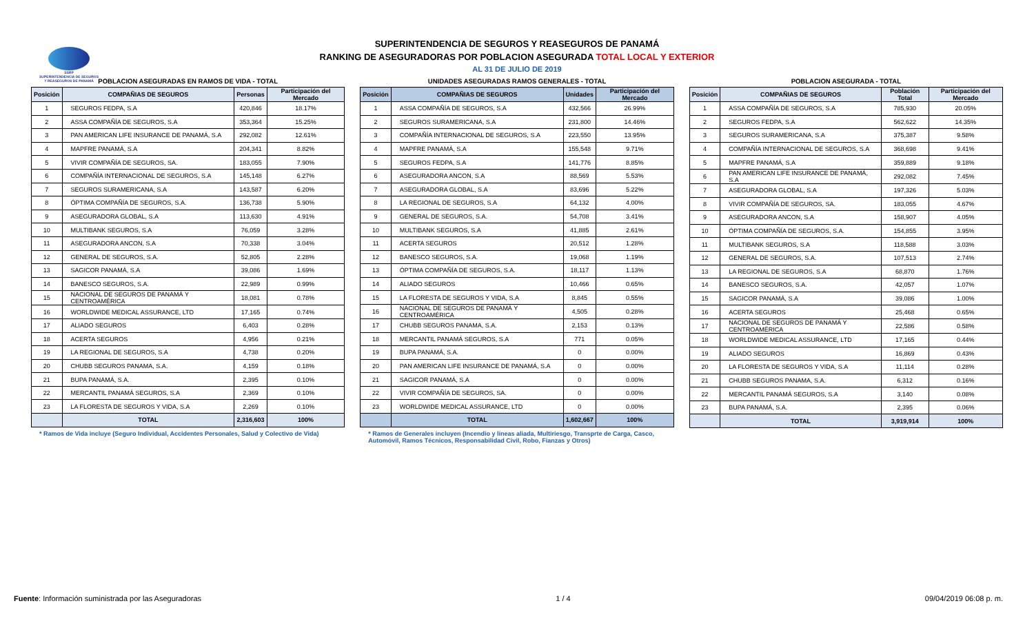SSRP
SUPERINTENDENCIA DE SEGUROS Y REASEGUROS DE PANAMÁ
SUPERINTENDENCIA DE SEGUROS Y REASEGUROS DE PANAMÁ
RANKING DE ASEGURADORAS POR POBLACION ASEGURADA TOTAL LOCAL Y EXTERIOR
AL 31 DE JULIO DE 2019
POBLACION ASEGURADAS EN RAMOS DE VIDA - TOTAL
| Posición | COMPAÑIAS DE SEGUROS | Personas | Participación del Mercado |
| --- | --- | --- | --- |
| 1 | SEGUROS FEDPA, S.A | 420,846 | 18.17% |
| 2 | ASSA COMPAÑÍA DE SEGUROS, S.A | 353,364 | 15.25% |
| 3 | PAN AMERICAN LIFE INSURANCE DE PANAMÁ, S.A | 292,082 | 12.61% |
| 4 | MAPFRE PANAMÁ, S.A | 204,341 | 8.82% |
| 5 | VIVIR COMPAÑÍA DE SEGUROS, SA. | 183,055 | 7.90% |
| 6 | COMPAÑÍA INTERNACIONAL DE SEGUROS, S.A | 145,148 | 6.27% |
| 7 | SEGUROS SURAMERICANA, S.A | 143,587 | 6.20% |
| 8 | ÓPTIMA COMPAÑÍA DE SEGUROS, S.A. | 136,738 | 5.90% |
| 9 | ASEGURADORA GLOBAL, S.A | 113,630 | 4.91% |
| 10 | MULTIBANK SEGUROS, S.A | 76,059 | 3.28% |
| 11 | ASEGURADORA ANCON, S.A | 70,338 | 3.04% |
| 12 | GENERAL DE SEGUROS, S.A. | 52,805 | 2.28% |
| 13 | SAGICOR PANAMÁ, S.A | 39,086 | 1.69% |
| 14 | BANESCO SEGUROS, S.A. | 22,989 | 0.99% |
| 15 | NACIONAL DE SEGUROS DE PANAMÁ Y CENTROAMÉRICA | 18,081 | 0.78% |
| 16 | WORLDWIDE MEDICAL ASSURANCE, LTD | 17,165 | 0.74% |
| 17 | ALIADO SEGUROS | 6,403 | 0.28% |
| 18 | ACERTA SEGUROS | 4,956 | 0.21% |
| 19 | LA REGIONAL DE SEGUROS, S.A | 4,738 | 0.20% |
| 20 | CHUBB SEGUROS PANAMA, S.A. | 4,159 | 0.18% |
| 21 | BUPA PANAMÁ, S.A. | 2,395 | 0.10% |
| 22 | MERCANTIL PANAMÁ SEGUROS, S.A | 2,369 | 0.10% |
| 23 | LA FLORESTA DE SEGUROS Y VIDA, S.A | 2,269 | 0.10% |
| | TOTAL | 2,316,603 | 100% |
* Ramos de Vida incluye (Seguro Individual, Accidentes Personales, Salud y Colectivo de Vida)
UNIDADES ASEGURADAS RAMOS GENERALES - TOTAL
| Posición | COMPAÑIAS DE SEGUROS | Unidades | Participación del Mercado |
| --- | --- | --- | --- |
| 1 | ASSA COMPAÑÍA DE SEGUROS, S.A | 432,566 | 26.99% |
| 2 | SEGUROS SURAMERICANA, S.A | 231,800 | 14.46% |
| 3 | COMPAÑÍA INTERNACIONAL DE SEGUROS, S.A | 223,550 | 13.95% |
| 4 | MAPFRE PANAMÁ, S.A | 155,548 | 9.71% |
| 5 | SEGUROS FEDPA, S.A | 141,776 | 8.85% |
| 6 | ASEGURADORA ANCON, S.A | 88,569 | 5.53% |
| 7 | ASEGURADORA GLOBAL, S.A | 83,696 | 5.22% |
| 8 | LA REGIONAL DE SEGUROS, S.A | 64,132 | 4.00% |
| 9 | GENERAL DE SEGUROS, S.A. | 54,708 | 3.41% |
| 10 | MULTIBANK SEGUROS, S.A | 41,885 | 2.61% |
| 11 | ACERTA SEGUROS | 20,512 | 1.28% |
| 12 | BANESCO SEGUROS, S.A. | 19,068 | 1.19% |
| 13 | ÓPTIMA COMPAÑÍA DE SEGUROS, S.A. | 18,117 | 1.13% |
| 14 | ALIADO SEGUROS | 10,466 | 0.65% |
| 15 | LA FLORESTA DE SEGUROS Y VIDA, S.A | 8,845 | 0.55% |
| 16 | NACIONAL DE SEGUROS DE PANAMÁ Y CENTROAMÉRICA | 4,505 | 0.28% |
| 17 | CHUBB SEGUROS PANAMA, S.A. | 2,153 | 0.13% |
| 18 | MERCANTIL PANAMÁ SEGUROS, S.A | 771 | 0.05% |
| 19 | BUPA PANAMÁ, S.A. | 0 | 0.00% |
| 20 | PAN AMERICAN LIFE INSURANCE DE PANAMÁ, S.A | 0 | 0.00% |
| 21 | SAGICOR PANAMÁ, S.A | 0 | 0.00% |
| 22 | VIVIR COMPAÑÍA DE SEGUROS, SA. | 0 | 0.00% |
| 23 | WORLDWIDE MEDICAL ASSURANCE, LTD | 0 | 0.00% |
| | TOTAL | 1,602,667 | 100% |
* Ramos de Generales incluyen (Incendio y líneas aliada, Multiriesgo, Transprte de Carga, Casco, Automóvil, Ramos Técnicos, Responsabilidad Civil, Robo, Fianzas y Otros)
POBLACION ASEGURADA - TOTAL
| Posición | COMPAÑIAS DE SEGUROS | Población Total | Participación del Mercado |
| --- | --- | --- | --- |
| 1 | ASSA COMPAÑÍA DE SEGUROS, S.A | 785,930 | 20.05% |
| 2 | SEGUROS FEDPA, S.A | 562,622 | 14.35% |
| 3 | SEGUROS SURAMERICANA, S.A | 375,387 | 9.58% |
| 4 | COMPAÑÍA INTERNACIONAL DE SEGUROS, S.A | 368,698 | 9.41% |
| 5 | MAPFRE PANAMÁ, S.A | 359,889 | 9.18% |
| 6 | PAN AMERICAN LIFE INSURANCE DE PANAMÁ, S.A | 292,082 | 7.45% |
| 7 | ASEGURADORA GLOBAL, S.A | 197,326 | 5.03% |
| 8 | VIVIR COMPAÑÍA DE SEGUROS, SA. | 183,055 | 4.67% |
| 9 | ASEGURADORA ANCON, S.A | 158,907 | 4.05% |
| 10 | ÓPTIMA COMPAÑÍA DE SEGUROS, S.A. | 154,855 | 3.95% |
| 11 | MULTIBANK SEGUROS, S.A | 118,588 | 3.03% |
| 12 | GENERAL DE SEGUROS, S.A. | 107,513 | 2.74% |
| 13 | LA REGIONAL DE SEGUROS, S.A | 68,870 | 1.76% |
| 14 | BANESCO SEGUROS, S.A. | 42,057 | 1.07% |
| 15 | SAGICOR PANAMÁ, S.A | 39,086 | 1.00% |
| 16 | ACERTA SEGUROS | 25,468 | 0.65% |
| 17 | NACIONAL DE SEGUROS DE PANAMÁ Y CENTROAMÉRICA | 22,586 | 0.58% |
| 18 | WORLDWIDE MEDICAL ASSURANCE, LTD | 17,165 | 0.44% |
| 19 | ALIADO SEGUROS | 16,869 | 0.43% |
| 20 | LA FLORESTA DE SEGUROS Y VIDA, S.A | 11,114 | 0.28% |
| 21 | CHUBB SEGUROS PANAMA, S.A. | 6,312 | 0.16% |
| 22 | MERCANTIL PANAMÁ SEGUROS, S.A | 3,140 | 0.08% |
| 23 | BUPA PANAMÁ, S.A. | 2,395 | 0.06% |
| | TOTAL | 3,919,914 | 100% |
Fuente: Información suministrada por las Aseguradoras 1 / 4 09/04/2019 06:08 p. m.